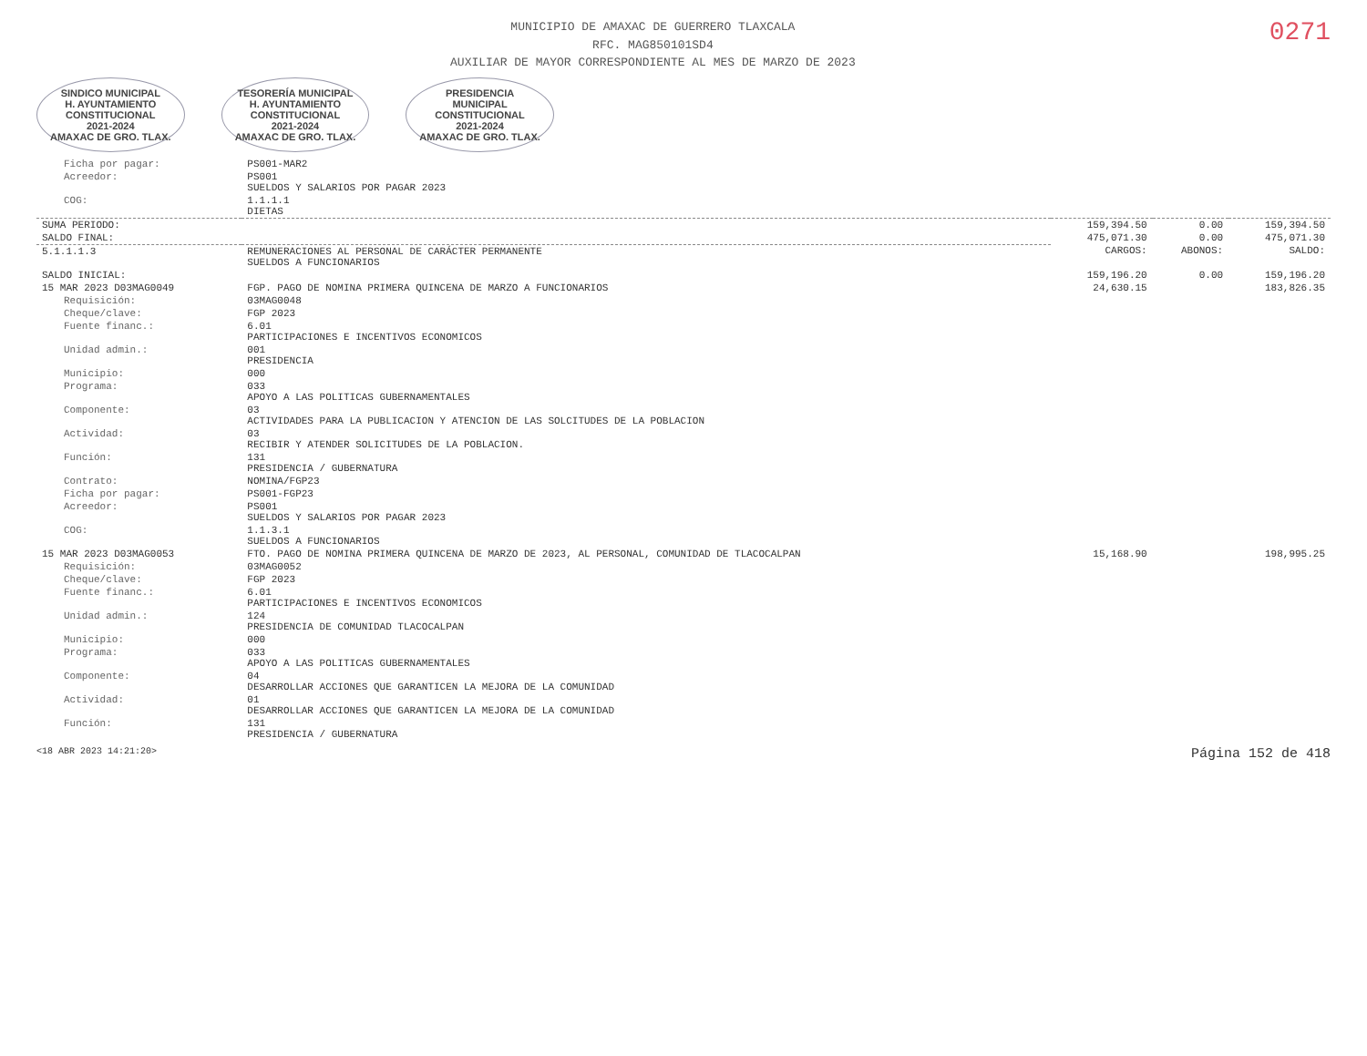MUNICIPIO DE AMAXAC DE GUERRERO TLAXCALA
RFC. MAG850101SD4
AUXILIAR DE MAYOR CORRESPONDIENTE AL MES DE MARZO DE 2023
0271
SINDICO MUNICIPAL
H. AYUNTAMIENTO
CONSTITUCIONAL
2021-2024
AMAXAC DE GRO. TLAX.
TESORERÍA MUNICIPAL
H. AYUNTAMIENTO
CONSTITUCIONAL
2021-2024
AMAXAC DE GRO. TLAX.
PRESIDENCIA
MUNICIPAL
CONSTITUCIONAL
2021-2024
AMAXAC DE GRO. TLAX.
| Ficha por pagar: | PS001-MAR2 | | | |
| Acreedor: | PS001 SUELDOS Y SALARIOS POR PAGAR 2023 | | | |
| COG: | 1.1.1.1 DIETAS | | | |
| SUMA PERIODO: | | 159,394.50 | 0.00 | 159,394.50 |
| SALDO FINAL: | | 475,071.30 | 0.00 | 475,071.30 |
| 5.1.1.1.3 | REMUNERACIONES AL PERSONAL DE CARÁCTER PERMANENTE SUELDOS A FUNCIONARIOS | CARGOS: | ABONOS: | SALDO: |
| SALDO INICIAL: | | 159,196.20 | 0.00 | 159,196.20 |
| 15 MAR 2023 D03MAG0049 | FGP. PAGO DE NOMINA PRIMERA QUINCENA DE MARZO A FUNCIONARIOS | 24,630.15 | | 183,826.35 |
| Requisición: | 03MAG0048 | | | |
| Cheque/clave: | FGP 2023 | | | |
| Fuente financ.: | 6.01 PARTICIPACIONES E INCENTIVOS ECONOMICOS | | | |
| Unidad admin.: | 001 PRESIDENCIA | | | |
| Municipio: | 000 | | | |
| Programa: | 033 APOYO A LAS POLITICAS GUBERNAMENTALES | | | |
| Componente: | 03 ACTIVIDADES PARA LA PUBLICACION Y ATENCION DE LAS SOLCITUDES DE LA POBLACION | | | |
| Actividad: | 03 RECIBIR Y ATENDER SOLICITUDES DE LA POBLACION. | | | |
| Función: | 131 PRESIDENCIA / GUBERNATURA | | | |
| Contrato: | NOMINA/FGP23 | | | |
| Ficha por pagar: | PS001-FGP23 | | | |
| Acreedor: | PS001 SUELDOS Y SALARIOS POR PAGAR 2023 | | | |
| COG: | 1.1.3.1 SUELDOS A FUNCIONARIOS | | | |
| 15 MAR 2023 D03MAG0053 | FTO. PAGO DE NOMINA PRIMERA QUINCENA DE MARZO DE 2023, AL PERSONAL, COMUNIDAD DE TLACOCALPAN | 15,168.90 | | 198,995.25 |
| Requisición: | 03MAG0052 | | | |
| Cheque/clave: | FGP 2023 | | | |
| Fuente financ.: | 6.01 PARTICIPACIONES E INCENTIVOS ECONOMICOS | | | |
| Unidad admin.: | 124 PRESIDENCIA DE COMUNIDAD TLACOCALPAN | | | |
| Municipio: | 000 | | | |
| Programa: | 033 APOYO A LAS POLITICAS GUBERNAMENTALES | | | |
| Componente: | 04 DESARROLLAR ACCIONES QUE GARANTICEN LA MEJORA DE LA COMUNIDAD | | | |
| Actividad: | 01 DESARROLLAR ACCIONES QUE GARANTICEN LA MEJORA DE LA COMUNIDAD | | | |
| Función: | 131 PRESIDENCIA / GUBERNATURA | | | |
<18 ABR 2023 14:21:20> Página 152 de 418